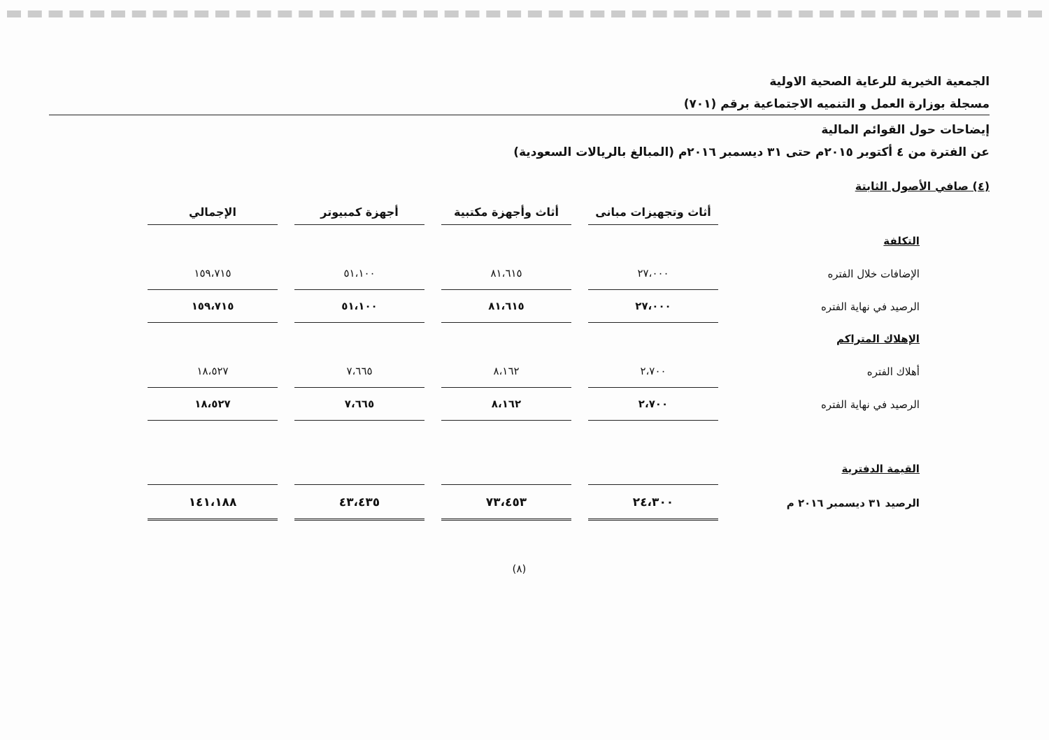الجمعية الخيرية للرعاية الصحية الاولية
مسجلة بوزارة العمل و التنميه الاجتماعية برقم (٧٠١)
إيضاحات حول القوائم المالية
عن الفترة من ٤ أكتوبر ٢٠١٥م حتى ٣١ ديسمبر ٢٠١٦م (المبالغ بالريالات السعودية)
(٤) صافي الأصول الثابتة
| | أثاث وتجهيزات مبانى | أثاث وأجهزة مكتبية | أجهزة كمبيوتر | الإجمالي |
| التكلفة | | | | |
| الإضافات خلال الفتره | ٢٧،٠٠٠ | ٨١،٦١٥ | ٥١،١٠٠ | ١٥٩،٧١٥ |
| الرصيد في نهاية الفتره | ٢٧،٠٠٠ | ٨١،٦١٥ | ٥١،١٠٠ | ١٥٩،٧١٥ |
| الإهلاك المتراكم | | | | |
| أهلاك الفتره | ٢،٧٠٠ | ٨،١٦٢ | ٧،٦٦٥ | ١٨،٥٢٧ |
| الرصيد في نهاية الفتره | ٢،٧٠٠ | ٨،١٦٢ | ٧،٦٦٥ | ١٨،٥٢٧ |
| القيمة الدفترية | | | | |
| الرصيد ٣١ ديسمبر ٢٠١٦ م | ٢٤،٣٠٠ | ٧٣،٤٥٣ | ٤٣،٤٣٥ | ١٤١،١٨٨ |
(٨)